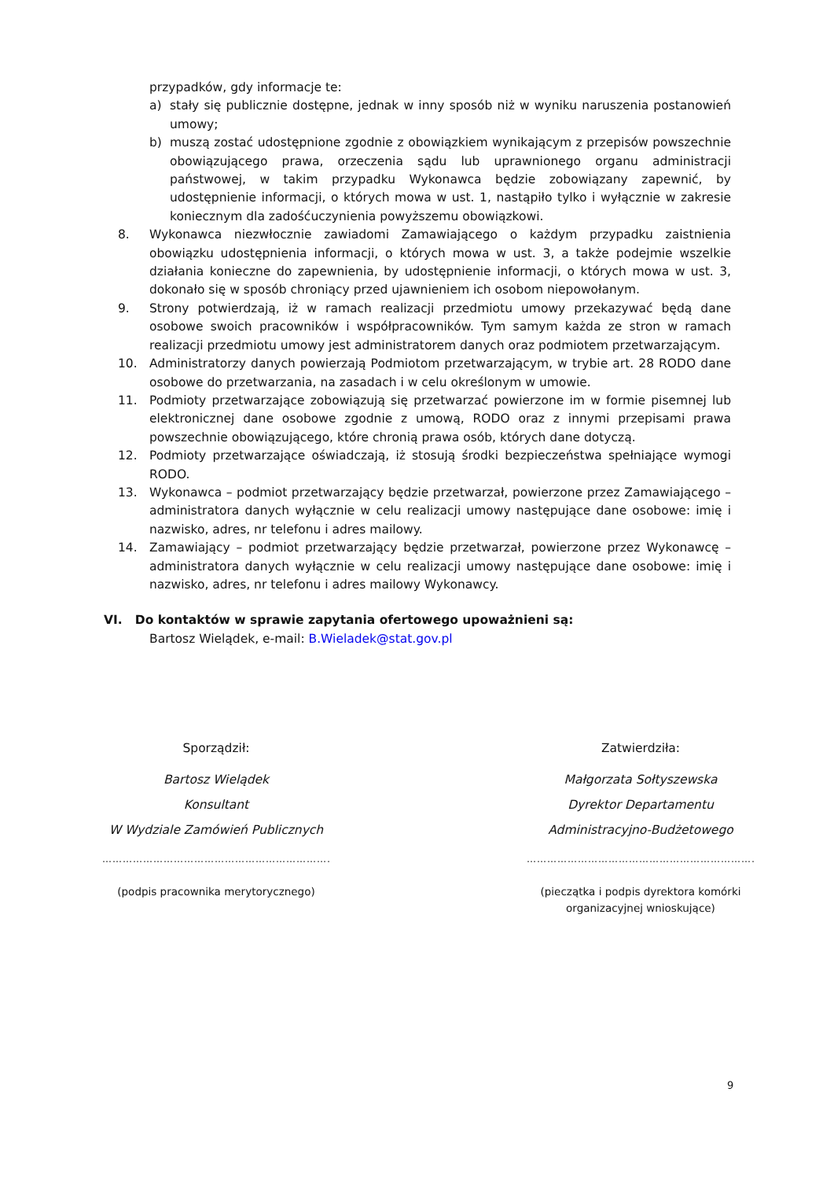przypadków, gdy informacje te:
a) stały się publicznie dostępne, jednak w inny sposób niż w wyniku naruszenia postanowień umowy;
b) muszą zostać udostępnione zgodnie z obowiązkiem wynikającym z przepisów powszechnie obowiązującego prawa, orzeczenia sądu lub uprawnionego organu administracji państwowej, w takim przypadku Wykonawca będzie zobowiązany zapewnić, by udostępnienie informacji, o których mowa w ust. 1, nastąpiło tylko i wyłącznie w zakresie koniecznym dla zadośćuczynienia powyższemu obowiązkowi.
8. Wykonawca niezwłocznie zawiadomi Zamawiającego o każdym przypadku zaistnienia obowiązku udostępnienia informacji, o których mowa w ust. 3, a także podejmie wszelkie działania konieczne do zapewnienia, by udostępnienie informacji, o których mowa w ust. 3, dokonało się w sposób chroniący przed ujawnieniem ich osobom niepowołanym.
9. Strony potwierdzają, iż w ramach realizacji przedmiotu umowy przekazywać będą dane osobowe swoich pracowników i współpracowników. Tym samym każda ze stron w ramach realizacji przedmiotu umowy jest administratorem danych oraz podmiotem przetwarzającym.
10. Administratorzy danych powierzają Podmiotom przetwarzającym, w trybie art. 28 RODO dane osobowe do przetwarzania, na zasadach i w celu określonym w umowie.
11. Podmioty przetwarzające zobowiązują się przetwarzać powierzone im w formie pisemnej lub elektronicznej dane osobowe zgodnie z umową, RODO oraz z innymi przepisami prawa powszechnie obowiązującego, które chronią prawa osób, których dane dotyczą.
12. Podmioty przetwarzające oświadczają, iż stosują środki bezpieczeństwa spełniające wymogi RODO.
13. Wykonawca – podmiot przetwarzający będzie przetwarzał, powierzone przez Zamawiającego – administratora danych wyłącznie w celu realizacji umowy następujące dane osobowe: imię i nazwisko, adres, nr telefonu i adres mailowy.
14. Zamawiający – podmiot przetwarzający będzie przetwarzał, powierzone przez Wykonawcę – administratora danych wyłącznie w celu realizacji umowy następujące dane osobowe: imię i nazwisko, adres, nr telefonu i adres mailowy Wykonawcy.
VI. Do kontaktów w sprawie zapytania ofertowego upoważnieni są:
Bartosz Wielądek, e-mail: B.Wieladek@stat.gov.pl
Sporządził:
Bartosz Wielądek
Konsultant
W Wydziale Zamówień Publicznych
……………………………………………………………
(podpis pracownika merytorycznego)
Zatwierdziła:
Małgorzata Sołtyszewska
Dyrektor Departamentu
Administracyjno-Budżetowego
……………………………………………………………
(pieczątka i podpis dyrektora komórki organizacyjnej wnioskujące)
9